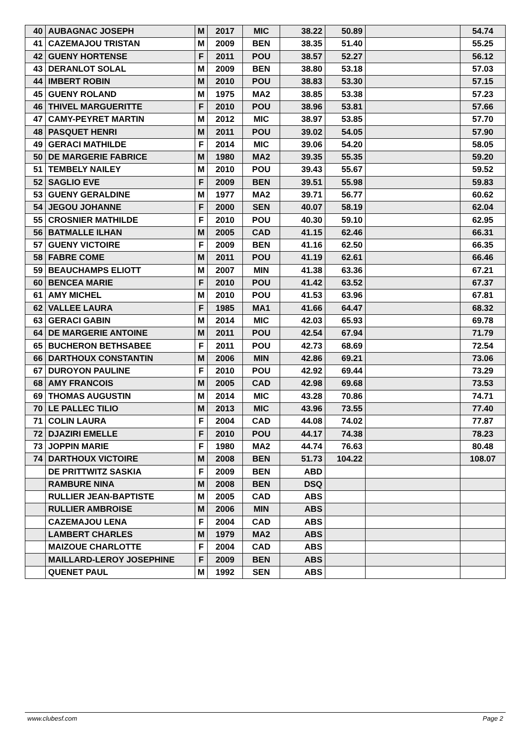| 40 | AUBAGNAC JOSEPH | M | 2017 | MIC | 38.22 | 50.89 | | 54.74 |
| 41 | CAZEMAJOU TRISTAN | M | 2009 | BEN | 38.35 | 51.40 | | 55.25 |
| 42 | GUENY HORTENSE | F | 2011 | POU | 38.57 | 52.27 | | 56.12 |
| 43 | DERANLOT SOLAL | M | 2009 | BEN | 38.80 | 53.18 | | 57.03 |
| 44 | IMBERT ROBIN | M | 2010 | POU | 38.83 | 53.30 | | 57.15 |
| 45 | GUENY ROLAND | M | 1975 | MA2 | 38.85 | 53.38 | | 57.23 |
| 46 | THIVEL MARGUERITTE | F | 2010 | POU | 38.96 | 53.81 | | 57.66 |
| 47 | CAMY-PEYRET MARTIN | M | 2012 | MIC | 38.97 | 53.85 | | 57.70 |
| 48 | PASQUET HENRI | M | 2011 | POU | 39.02 | 54.05 | | 57.90 |
| 49 | GERACI MATHILDE | F | 2014 | MIC | 39.06 | 54.20 | | 58.05 |
| 50 | DE MARGERIE FABRICE | M | 1980 | MA2 | 39.35 | 55.35 | | 59.20 |
| 51 | TEMBELY NAILEY | M | 2010 | POU | 39.43 | 55.67 | | 59.52 |
| 52 | SAGLIO EVE | F | 2009 | BEN | 39.51 | 55.98 | | 59.83 |
| 53 | GUENY GERALDINE | M | 1977 | MA2 | 39.71 | 56.77 | | 60.62 |
| 54 | JEGOU JOHANNE | F | 2000 | SEN | 40.07 | 58.19 | | 62.04 |
| 55 | CROSNIER MATHILDE | F | 2010 | POU | 40.30 | 59.10 | | 62.95 |
| 56 | BATMALLE ILHAN | M | 2005 | CAD | 41.15 | 62.46 | | 66.31 |
| 57 | GUENY VICTOIRE | F | 2009 | BEN | 41.16 | 62.50 | | 66.35 |
| 58 | FABRE COME | M | 2011 | POU | 41.19 | 62.61 | | 66.46 |
| 59 | BEAUCHAMPS ELIOTT | M | 2007 | MIN | 41.38 | 63.36 | | 67.21 |
| 60 | BENCEA MARIE | F | 2010 | POU | 41.42 | 63.52 | | 67.37 |
| 61 | AMY MICHEL | M | 2010 | POU | 41.53 | 63.96 | | 67.81 |
| 62 | VALLEE LAURA | F | 1985 | MA1 | 41.66 | 64.47 | | 68.32 |
| 63 | GERACI GABIN | M | 2014 | MIC | 42.03 | 65.93 | | 69.78 |
| 64 | DE MARGERIE ANTOINE | M | 2011 | POU | 42.54 | 67.94 | | 71.79 |
| 65 | BUCHERON BETHSABEE | F | 2011 | POU | 42.73 | 68.69 | | 72.54 |
| 66 | DARTHOUX CONSTANTIN | M | 2006 | MIN | 42.86 | 69.21 | | 73.06 |
| 67 | DUROYON PAULINE | F | 2010 | POU | 42.92 | 69.44 | | 73.29 |
| 68 | AMY FRANCOIS | M | 2005 | CAD | 42.98 | 69.68 | | 73.53 |
| 69 | THOMAS AUGUSTIN | M | 2014 | MIC | 43.28 | 70.86 | | 74.71 |
| 70 | LE PALLEC TILIO | M | 2013 | MIC | 43.96 | 73.55 | | 77.40 |
| 71 | COLIN LAURA | F | 2004 | CAD | 44.08 | 74.02 | | 77.87 |
| 72 | DJAZIRI EMELLE | F | 2010 | POU | 44.17 | 74.38 | | 78.23 |
| 73 | JOPPIN MARIE | F | 1980 | MA2 | 44.74 | 76.63 | | 80.48 |
| 74 | DARTHOUX VICTOIRE | M | 2008 | BEN | 51.73 | 104.22 | | 108.07 |
| | DE PRITTWITZ SASKIA | F | 2009 | BEN | ABD | | | |
| | RAMBURE NINA | M | 2008 | BEN | DSQ | | | |
| | RULLIER JEAN-BAPTISTE | M | 2005 | CAD | ABS | | | |
| | RULLIER AMBROISE | M | 2006 | MIN | ABS | | | |
| | CAZEMAJOU LENA | F | 2004 | CAD | ABS | | | |
| | LAMBERT CHARLES | M | 1979 | MA2 | ABS | | | |
| | MAIZOUE CHARLOTTE | F | 2004 | CAD | ABS | | | |
| | MAILLARD-LEROY JOSEPHINE | F | 2009 | BEN | ABS | | | |
| | QUENET PAUL | M | 1992 | SEN | ABS | | | |
www.clubesf.com Page 2